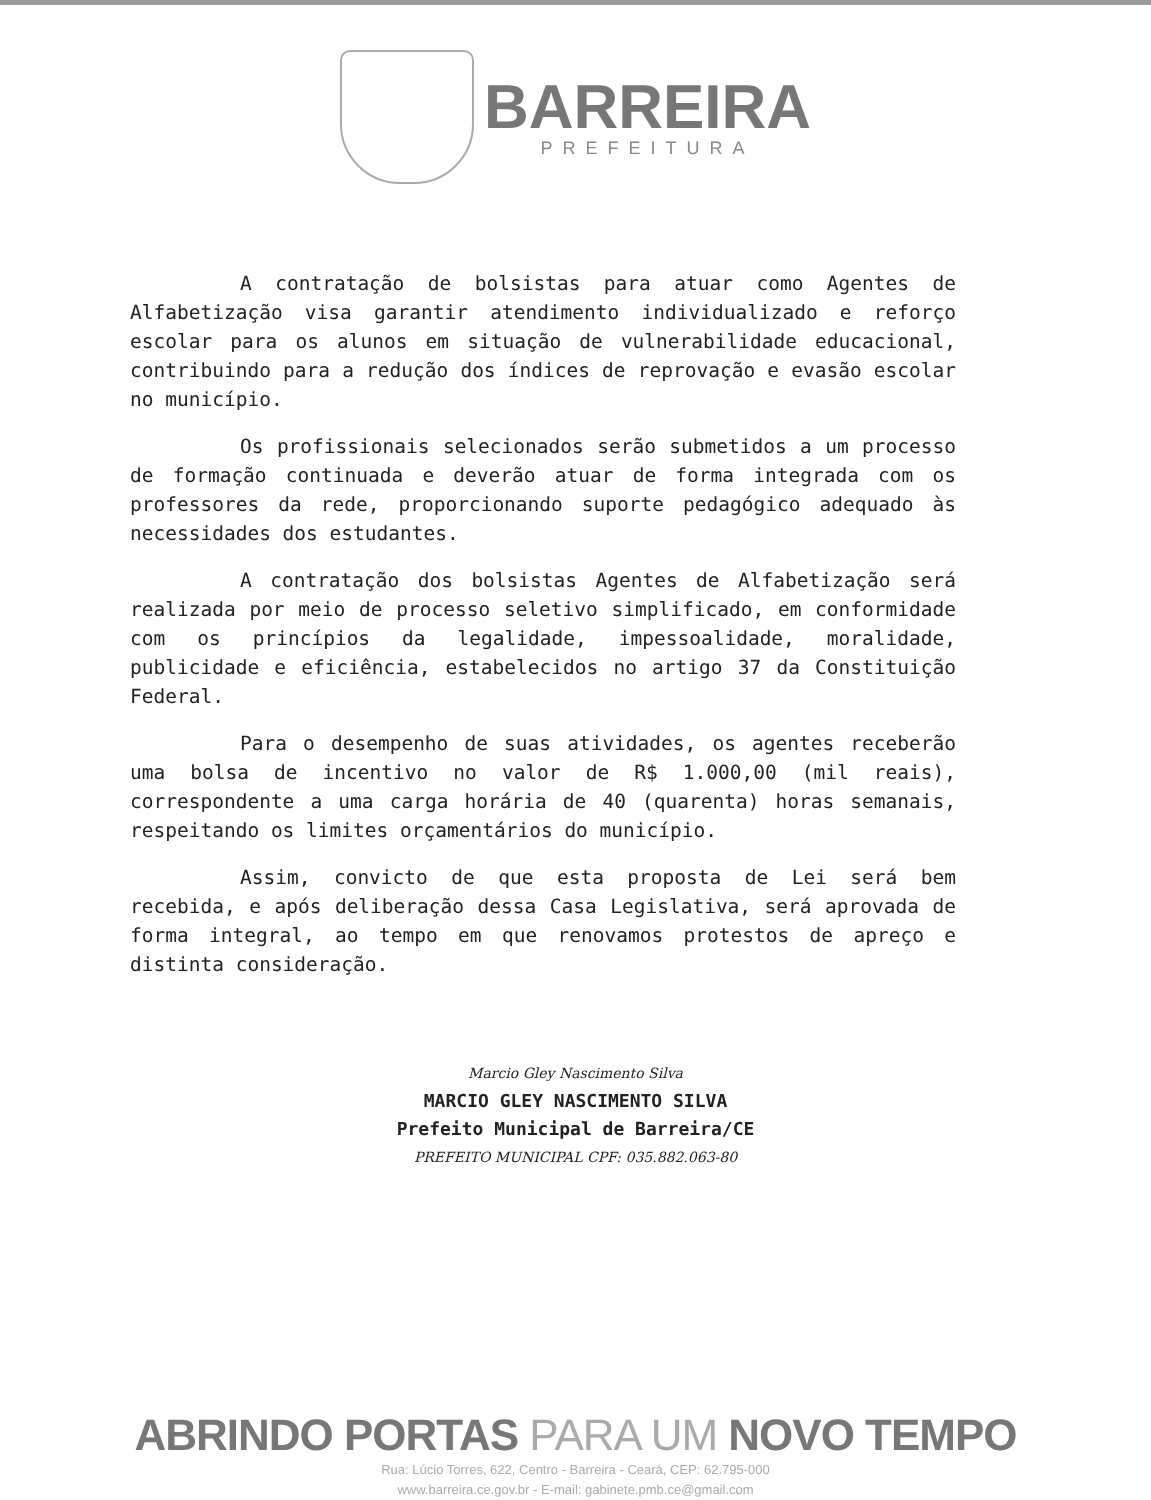BARREIRA
PREFEITURA
A contratação de bolsistas para atuar como Agentes de Alfabetização visa garantir atendimento individualizado e reforço escolar para os alunos em situação de vulnerabilidade educacional, contribuindo para a redução dos índices de reprovação e evasão escolar no município.
Os profissionais selecionados serão submetidos a um processo de formação continuada e deverão atuar de forma integrada com os professores da rede, proporcionando suporte pedagógico adequado às necessidades dos estudantes.
A contratação dos bolsistas Agentes de Alfabetização será realizada por meio de processo seletivo simplificado, em conformidade com os princípios da legalidade, impessoalidade, moralidade, publicidade e eficiência, estabelecidos no artigo 37 da Constituição Federal.
Para o desempenho de suas atividades, os agentes receberão uma bolsa de incentivo no valor de R$ 1.000,00 (mil reais), correspondente a uma carga horária de 40 (quarenta) horas semanais, respeitando os limites orçamentários do município.
Assim, convicto de que esta proposta de Lei será bem recebida, e após deliberação dessa Casa Legislativa, será aprovada de forma integral, ao tempo em que renovamos protestos de apreço e distinta consideração.
Marcio Gley Nascimento Silva
MARCIO GLEY NASCIMENTO SILVA
Prefeito Municipal de Barreira/CE
PREFEITO MUNICIPAL CPF: 035.882.063-80
ABRINDO PORTAS PARA UM NOVO TEMPO
Rua: Lúcio Torres, 622, Centro - Barreira - Ceará, CEP: 62.795-000
www.barreira.ce.gov.br - E-mail: gabinete.pmb.ce@gmail.com